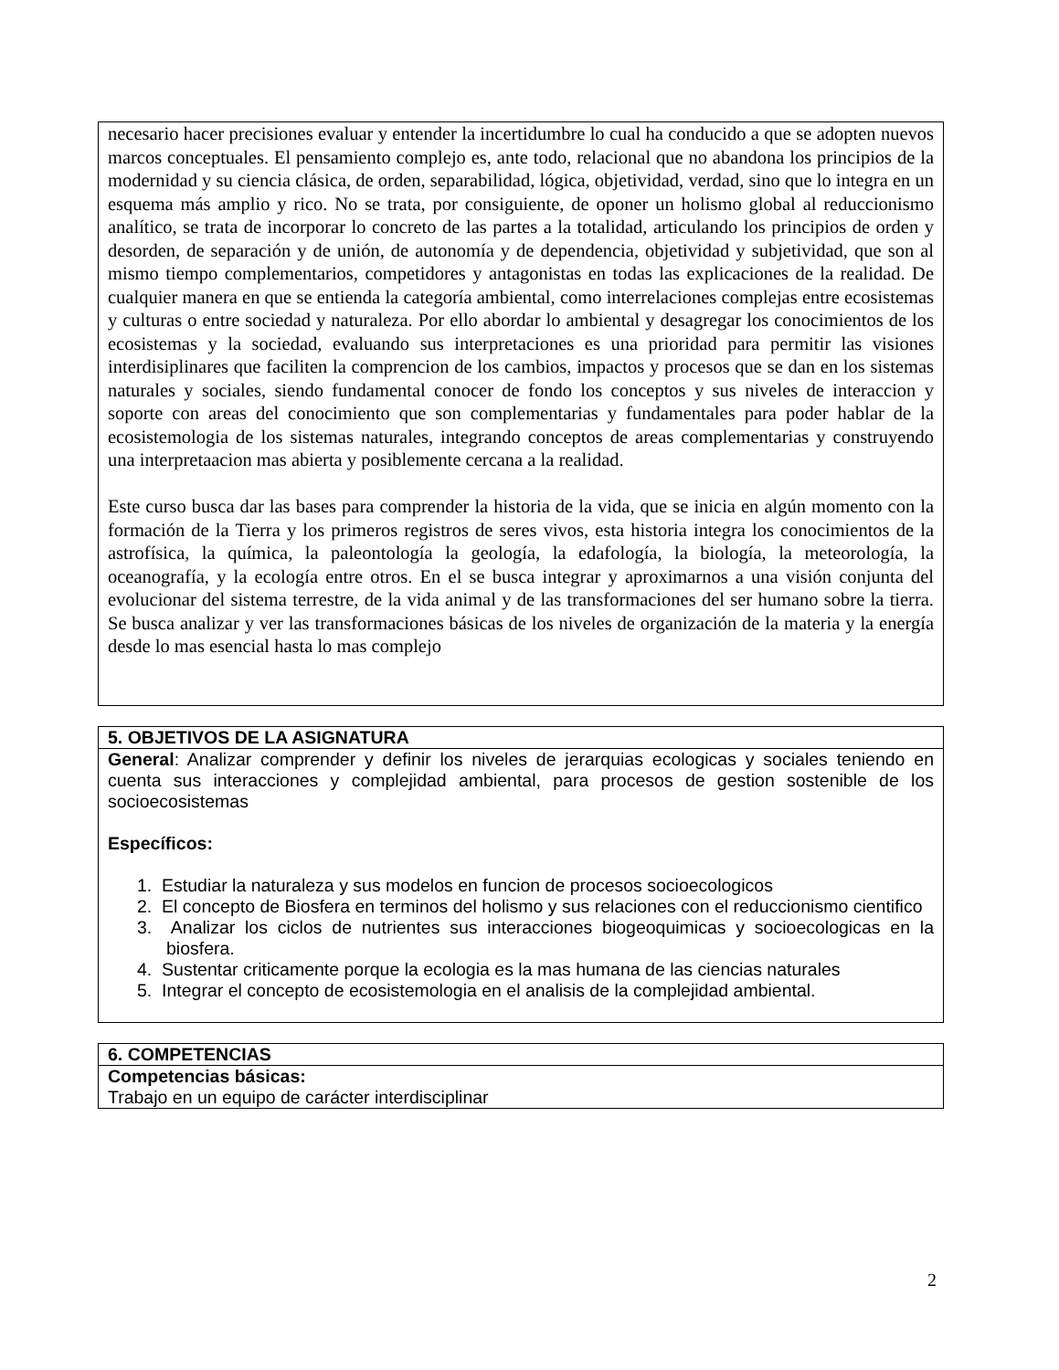| necesario hacer precisiones evaluar y entender la incertidumbre lo cual ha conducido a que se adopten nuevos marcos conceptuales. El pensamiento complejo es, ante todo, relacional que no abandona los principios de la modernidad y su ciencia clásica, de orden, separabilidad, lógica, objetividad, verdad, sino que lo integra en un esquema más amplio y rico. No se trata, por consiguiente, de oponer un holismo global al reduccionismo analítico, se trata de incorporar lo concreto de las partes a la totalidad, articulando los principios de orden y desorden, de separación y de unión, de autonomía y de dependencia, objetividad y subjetividad, que son al mismo tiempo complementarios, competidores y antagonistas en todas las explicaciones de la realidad. De cualquier manera en que se entienda la categoría ambiental, como interrelaciones complejas entre ecosistemas y culturas o entre sociedad y naturaleza. Por ello abordar lo ambiental y desagregar los conocimientos de los ecosistemas y la sociedad, evaluando sus interpretaciones es una prioridad para permitir las visiones interdisiplinares que faciliten la comprencion de los cambios, impactos y procesos que se dan en los sistemas naturales y sociales, siendo fundamental conocer de fondo los conceptos y sus niveles de interaccion y soporte con areas del conocimiento que son complementarias y fundamentales para poder hablar de la ecosistemologia de los sistemas naturales, integrando conceptos de areas complementarias y construyendo una interpretaacion mas abierta y posiblemente cercana a la realidad. Este curso busca dar las bases para comprender la historia de la vida, que se inicia en algún momento con la formación de la Tierra y los primeros registros de seres vivos, esta historia integra los conocimientos de la astrofísica, la química, la paleontología la geología, la edafología, la biología, la meteorología, la oceanografía, y la ecología entre otros. En el se busca integrar y aproximarnos a una visión conjunta del evolucionar del sistema terrestre, de la vida animal y de las transformaciones del ser humano sobre la tierra. Se busca analizar y ver las transformaciones básicas de los niveles de organización de la materia y la energía desde lo mas esencial hasta lo mas complejo |
| 5. OBJETIVOS DE LA ASIGNATURA |
| General : Analizar comprender y definir los niveles de jerarquias ecologicas y sociales teniendo en cuenta sus interacciones y complejidad ambiental, para procesos de gestion sostenible de los socioecosistemas Específicos: 1. Estudiar la naturaleza y sus modelos en funcion de procesos socioecologicos 2. El concepto de Biosfera en terminos del holismo y sus relaciones con el reduccionismo cientifico 3. Analizar los ciclos de nutrientes sus interacciones biogeoquimicas y socioecologicas en la biosfera. 4. Sustentar criticamente porque la ecologia es la mas humana de las ciencias naturales 5. Integrar el concepto de ecosistemologia en el analisis de la complejidad ambiental. |
| 6. COMPETENCIAS |
| Competencias básicas: Trabajo en un equipo de carácter interdisciplinar |
2